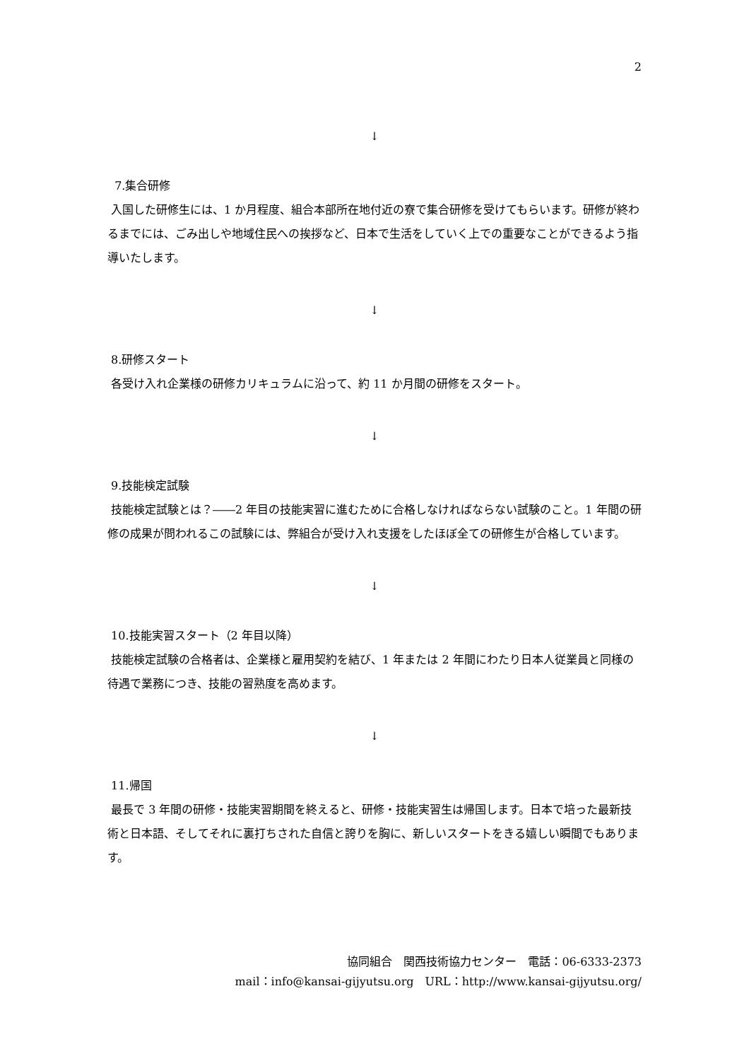2
↓
7.集合研修
入国した研修生には、1 か月程度、組合本部所在地付近の寮で集合研修を受けてもらいます。研修が終わるまでには、ごみ出しや地域住民への挨拶など、日本で生活をしていく上での重要なことができるよう指導いたします。
↓
8.研修スタート
各受け入れ企業様の研修カリキュラムに沿って、約 11 か月間の研修をスタート。
↓
9.技能検定試験
技能検定試験とは？――2 年目の技能実習に進むために合格しなければならない試験のこと。1 年間の研修の成果が問われるこの試験には、弊組合が受け入れ支援をしたほぼ全ての研修生が合格しています。
↓
10.技能実習スタート（2 年目以降）
技能検定試験の合格者は、企業様と雇用契約を結び、1 年または 2 年間にわたり日本人従業員と同様の待遇で業務につき、技能の習熟度を高めます。
↓
11.帰国
最長で 3 年間の研修・技能実習期間を終えると、研修・技能実習生は帰国します。日本で培った最新技術と日本語、そしてそれに裏打ちされた自信と誇りを胸に、新しいスタートをきる嬉しい瞬間でもあります。
協同組合　関西技術協力センター　電話：06-6333-2373
mail：info@kansai-gijyutsu.org　URL：http://www.kansai-gijyutsu.org/